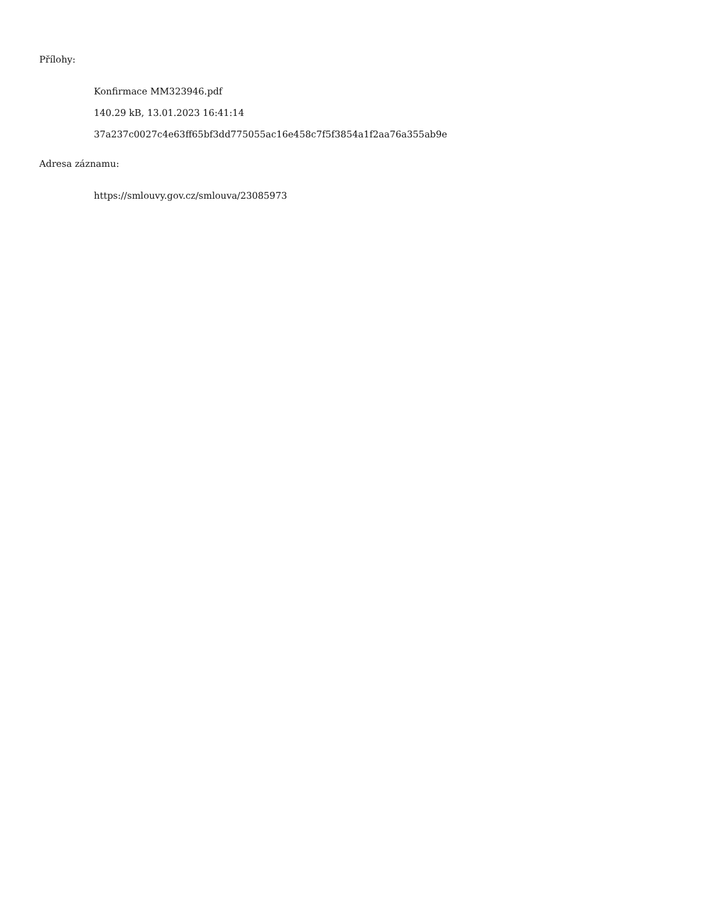Přílohy:
Konfirmace MM323946.pdf
140.29 kB, 13.01.2023 16:41:14
37a237c0027c4e63ff65bf3dd775055ac16e458c7f5f3854a1f2aa76a355ab9e
Adresa záznamu:
https://smlouvy.gov.cz/smlouva/23085973